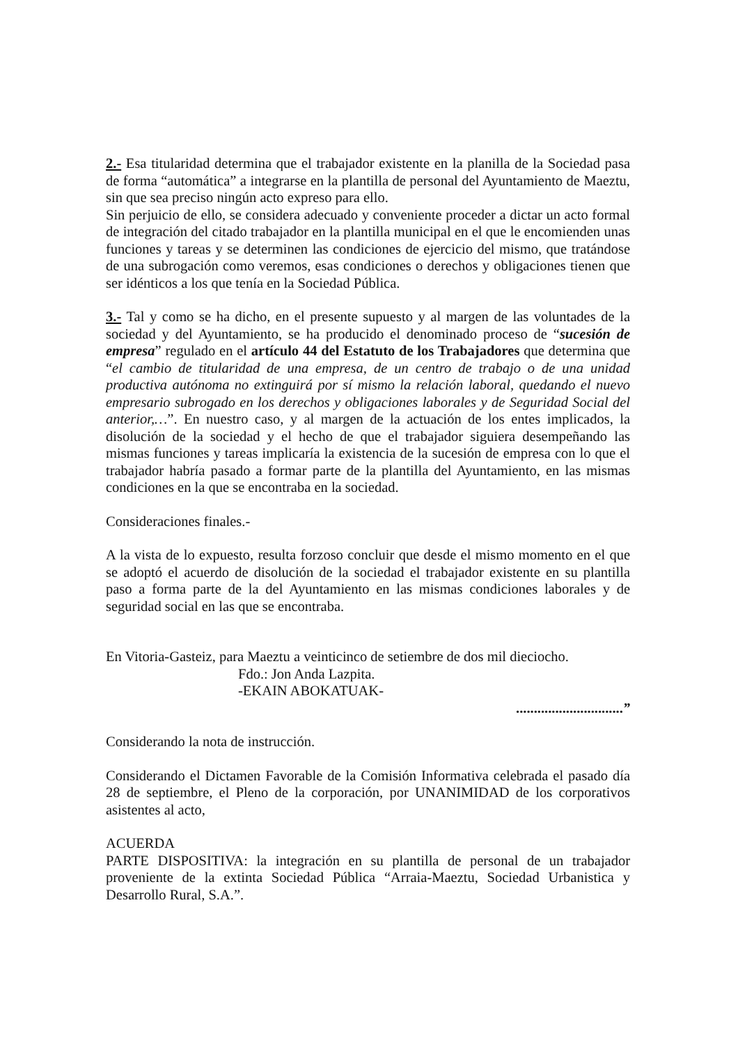2.- Esa titularidad determina que el trabajador existente en la planilla de la Sociedad pasa de forma “automática” a integrarse en la plantilla de personal del Ayuntamiento de Maeztu, sin que sea preciso ningún acto expreso para ello.
Sin perjuicio de ello, se considera adecuado y conveniente proceder a dictar un acto formal de integración del citado trabajador en la plantilla municipal en el que le encomienden unas funciones y tareas y se determinen las condiciones de ejercicio del mismo, que tratándose de una subrogación como veremos, esas condiciones o derechos y obligaciones tienen que ser idénticos a los que tenía en la Sociedad Pública.
3.- Tal y como se ha dicho, en el presente supuesto y al margen de las voluntades de la sociedad y del Ayuntamiento, se ha producido el denominado proceso de “sucesión de empresa” regulado en el artículo 44 del Estatuto de los Trabajadores que determina que “el cambio de titularidad de una empresa, de un centro de trabajo o de una unidad productiva autónoma no extinguirá por sí mismo la relación laboral, quedando el nuevo empresario subrogado en los derechos y obligaciones laborales y de Seguridad Social del anterior,…”. En nuestro caso, y al margen de la actuación de los entes implicados, la disolución de la sociedad y el hecho de que el trabajador siguiera desempeñando las mismas funciones y tareas implicaría la existencia de la sucesión de empresa con lo que el trabajador habría pasado a formar parte de la plantilla del Ayuntamiento, en las mismas condiciones en la que se encontraba en la sociedad.
Consideraciones finales.-
A la vista de lo expuesto, resulta forzoso concluir que desde el mismo momento en el que se adoptó el acuerdo de disolución de la sociedad el trabajador existente en su plantilla paso a forma parte de la del Ayuntamiento en las mismas condiciones laborales y de seguridad social en las que se encontraba.
En Vitoria-Gasteiz, para Maeztu a veinticinco de setiembre de dos mil dieciocho.
Fdo.: Jon Anda Lazpita.
-EKAIN ABOKATUAK-
..............................”
Considerando la nota de instrucción.
Considerando el Dictamen Favorable de la Comisión Informativa celebrada el pasado día 28 de septiembre, el Pleno de la corporación, por UNANIMIDAD de los corporativos asistentes al acto,
ACUERDA
PARTE DISPOSITIVA: la integración en su plantilla de personal de un trabajador proveniente de la extinta Sociedad Pública “Arraia-Maeztu, Sociedad Urbanistica y Desarrollo Rural, S.A.”.